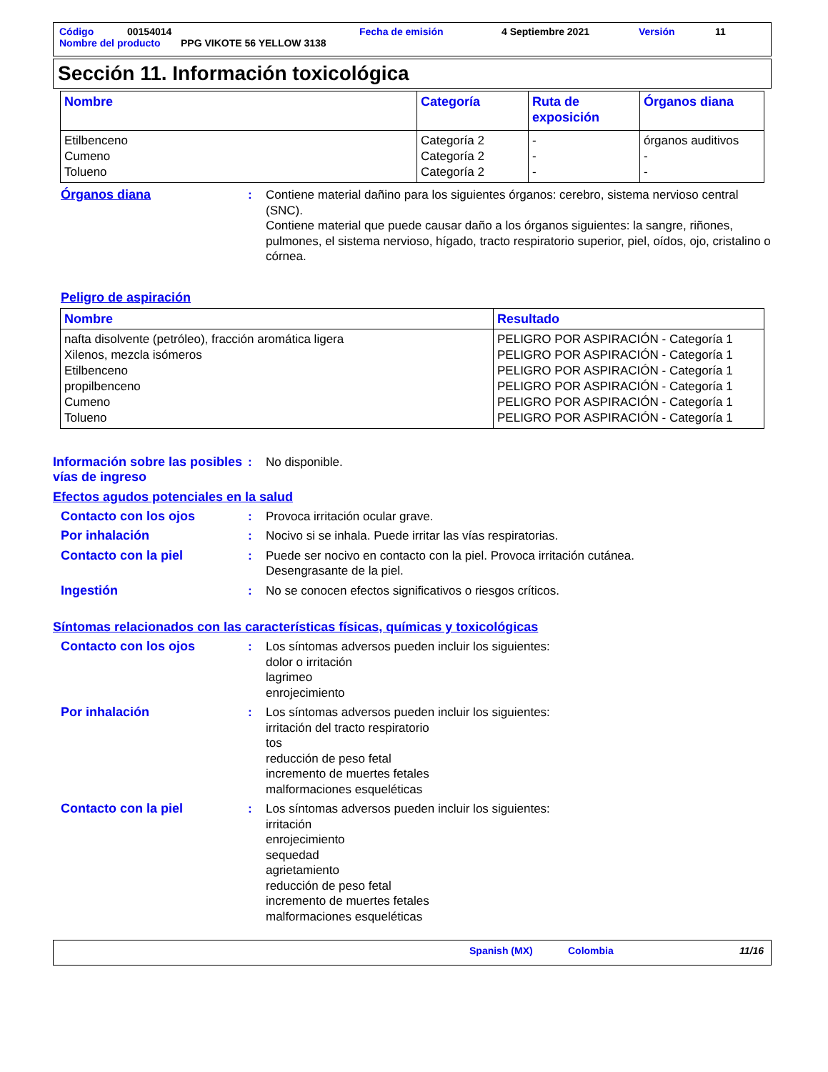Código 00154014 Fecha de emisión 4 Septiembre 2021 Versión 11
Nombre del producto PPG VIKOTE 56 YELLOW 3138
Sección 11. Información toxicológica
| Nombre | Categoría | Ruta de exposición | Órganos diana |
| --- | --- | --- | --- |
| Etilbenceno Cumeno Tolueno | Categoría 2 Categoría 2 Categoría 2 | - - - | órganos auditivos - - |
Órganos diana : Contiene material dañino para los siguientes órganos: cerebro, sistema nervioso central (SNC).
Contiene material que puede causar daño a los órganos siguientes: la sangre, riñones, pulmones, el sistema nervioso, hígado, tracto respiratorio superior, piel, oídos, ojo, cristalino o córnea.
Peligro de aspiración
| Nombre | Resultado |
| --- | --- |
| nafta disolvente (petróleo), fracción aromática ligera Xilenos, mezcla isómeros Etilbenceno propilbenceno Cumeno Tolueno | PELIGRO POR ASPIRACIÓN - Categoría 1 PELIGRO POR ASPIRACIÓN - Categoría 1 PELIGRO POR ASPIRACIÓN - Categoría 1 PELIGRO POR ASPIRACIÓN - Categoría 1 PELIGRO POR ASPIRACIÓN - Categoría 1 PELIGRO POR ASPIRACIÓN - Categoría 1 |
Información sobre las posibles vías de ingreso
: No disponible.
Efectos agudos potenciales en la salud
Contacto con los ojos : Provoca irritación ocular grave.
Por inhalación : Nocivo si se inhala. Puede irritar las vías respiratorias.
Contacto con la piel : Puede ser nocivo en contacto con la piel. Provoca irritación cutánea.
Desengrasante de la piel.
Ingestión : No se conocen efectos significativos o riesgos críticos.
Síntomas relacionados con las características físicas, químicas y toxicológicas
Contacto con los ojos : Los síntomas adversos pueden incluir los siguientes:
dolor o irritación
lagrimeo
enrojecimiento
Por inhalación : Los síntomas adversos pueden incluir los siguientes:
irritación del tracto respiratorio
tos
reducción de peso fetal
incremento de muertes fetales
malformaciones esqueléticas
Contacto con la piel : Los síntomas adversos pueden incluir los siguientes:
irritación
enrojecimiento
sequedad
agrietamiento
reducción de peso fetal
incremento de muertes fetales
malformaciones esqueléticas
Spanish (MX) Colombia 11/16